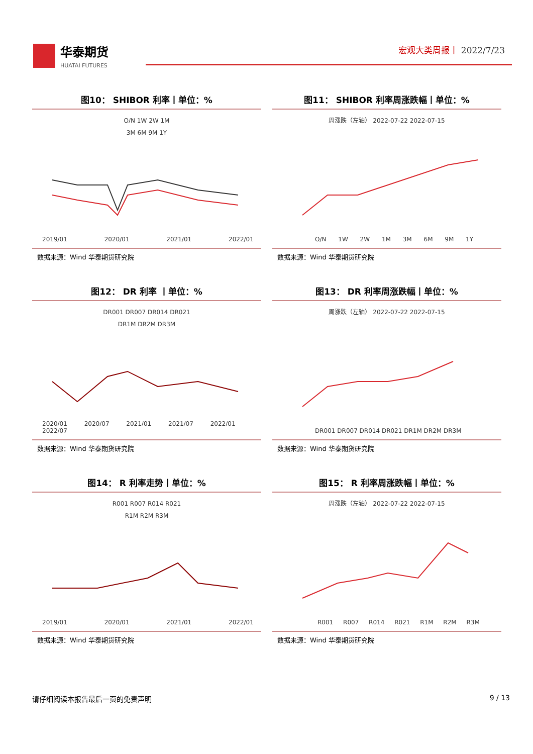华泰期货
HUATAI FUTURES
宏观大类周报丨 2022/7/23
图10： SHIBOR 利率丨单位：%
O/N 1W 2W 1M
3M 6M 9M 1Y
2019/01 2020/01 2021/01 2022/01
数据来源：Wind 华泰期货研究院
图11： SHIBOR 利率周涨跌幅丨单位：%
周涨跌（左轴） 2022-07-22 2022-07-15
O/N 1W 2W 1M 3M 6M 9M 1Y
数据来源：Wind 华泰期货研究院
图12： DR 利率 丨单位：%
DR001 DR007 DR014 DR021
DR1M DR2M DR3M
2020/01 2020/07 2021/01 2021/07 2022/01 2022/07
数据来源：Wind 华泰期货研究院
图13： DR 利率周涨跌幅丨单位：%
周涨跌（左轴） 2022-07-22 2022-07-15
DR001 DR007 DR014 DR021 DR1M DR2M DR3M
数据来源：Wind 华泰期货研究院
图14： R 利率走势丨单位：%
R001 R007 R014 R021
R1M R2M R3M
2019/01 2020/01 2021/01 2022/01
数据来源：Wind 华泰期货研究院
图15： R 利率周涨跌幅丨单位：%
周涨跌（左轴） 2022-07-22 2022-07-15
R001 R007 R014 R021 R1M R2M R3M
数据来源：Wind 华泰期货研究院
请仔细阅读本报告最后一页的免责声明 9 / 13